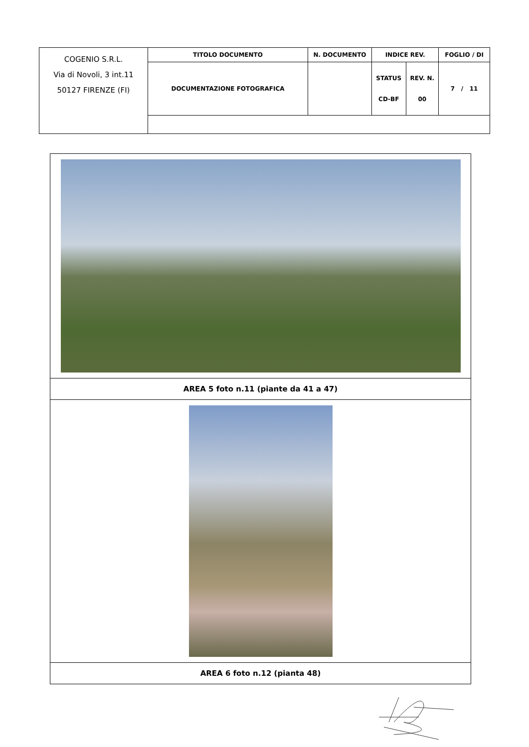| COGENIO S.R.L. Via di Novoli, 3 int.11 50127 FIRENZE (FI) | TITOLO DOCUMENTO | N. DOCUMENTO | INDICE REV. | | FOGLIO / DI |
| | DOCUMENTAZIONE FOTOGRAFICA | | STATUS CD-BF | REV. N. 00 | 7 / 11 |
| AREA 5 foto n.11 (piante da 41 a 47) |
| AREA 6 foto n.12 (pianta 48) |